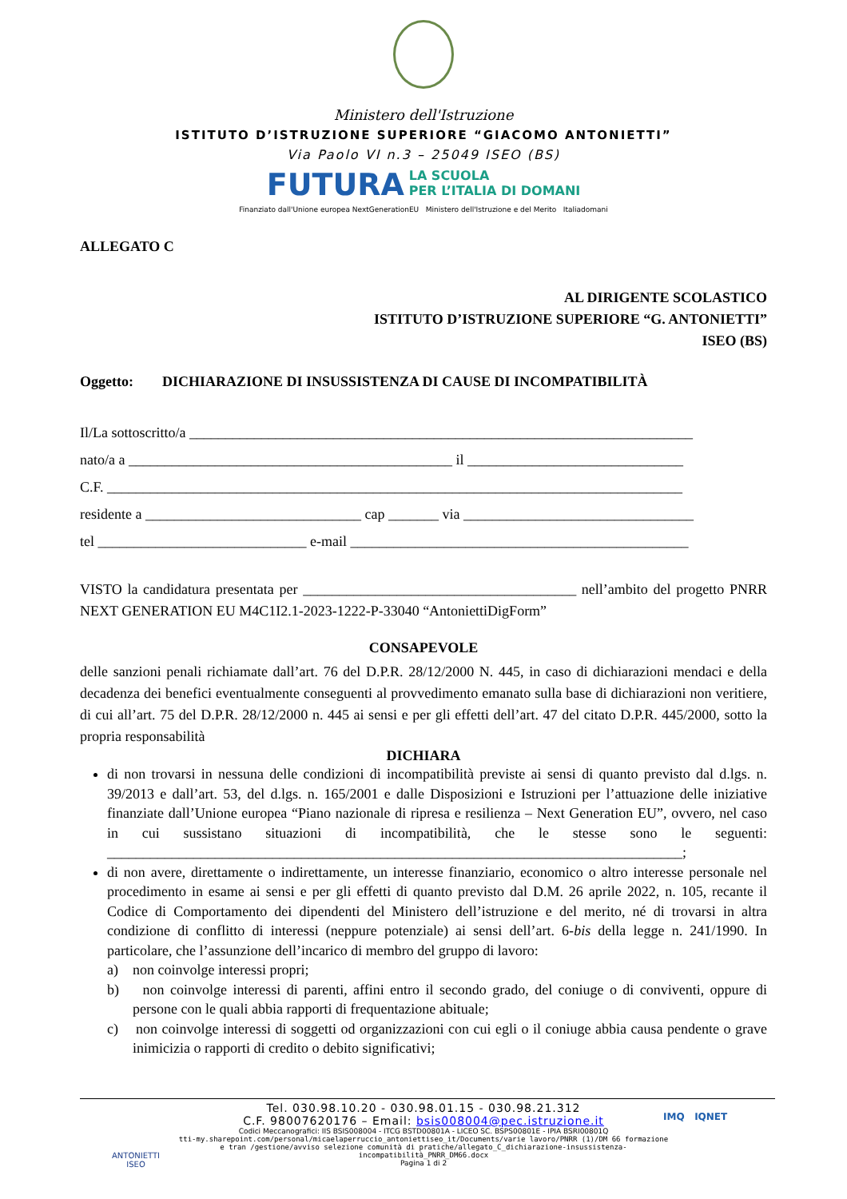Ministero dell'Istruzione
ISTITUTO D’ISTRUZIONE SUPERIORE “GIACOMO ANTONIETTI”
Via Paolo VI n.3 – 25049 ISEO (BS)
FUTURA LA SCUOLA
PER L’ITALIA DI DOMANI
Finanziato dall'Unione europea NextGenerationEU Ministero dell'Istruzione e del Merito Italiadomani
ALLEGATO C
AL DIRIGENTE SCOLASTICO
ISTITUTO D’ISTRUZIONE SUPERIORE “G. ANTONIETTI”
ISEO (BS)
Oggetto: DICHIARAZIONE DI INSUSSISTENZA DI CAUSE DI INCOMPATIBILITÀ
Il/La sottoscritto/a ______________________________________________________________________
nato/a a _____________________________________________ il ______________________________
C.F. ________________________________________________________________________________
residente a ______________________________ cap _______ via ________________________________
tel _____________________________ e-mail _______________________________________________
VISTO la candidatura presentata per ______________________________________ nell’ambito del progetto PNRR NEXT GENERATION EU M4C1I2.1-2023-1222-P-33040 “AntoniettiDigForm”
CONSAPEVOLE
delle sanzioni penali richiamate dall’art. 76 del D.P.R. 28/12/2000 N. 445, in caso di dichiarazioni mendaci e della decadenza dei benefici eventualmente conseguenti al provvedimento emanato sulla base di dichiarazioni non veritiere, di cui all’art. 75 del D.P.R. 28/12/2000 n. 445 ai sensi e per gli effetti dell’art. 47 del citato D.P.R. 445/2000, sotto la propria responsabilità
DICHIARA
di non trovarsi in nessuna delle condizioni di incompatibilità previste ai sensi di quanto previsto dal d.lgs. n. 39/2013 e dall’art. 53, del d.lgs. n. 165/2001 e dalle Disposizioni e Istruzioni per l’attuazione delle iniziative finanziate dall’Unione europea “Piano nazionale di ripresa e resilienza – Next Generation EU”, ovvero, nel caso in cui sussistano situazioni di incompatibilità, che le stesse sono le seguenti: ________________________________________________________________________________;
di non avere, direttamente o indirettamente, un interesse finanziario, economico o altro interesse personale nel procedimento in esame ai sensi e per gli effetti di quanto previsto dal D.M. 26 aprile 2022, n. 105, recante il Codice di Comportamento dei dipendenti del Ministero dell’istruzione e del merito, né di trovarsi in altra condizione di conflitto di interessi (neppure potenziale) ai sensi dell’art. 6-bis della legge n. 241/1990. In particolare, che l’assunzione dell’incarico di membro del gruppo di lavoro:
a) non coinvolge interessi propri;
b) non coinvolge interessi di parenti, affini entro il secondo grado, del coniuge o di conviventi, oppure di persone con le quali abbia rapporti di frequentazione abituale;
c) non coinvolge interessi di soggetti od organizzazioni con cui egli o il coniuge abbia causa pendente o grave inimicizia o rapporti di credito o debito significativi;
Tel. 030.98.10.20 - 030.98.01.15 - 030.98.21.312
C.F. 98007620176 – Email: bsis008004@pec.istruzione.it
Codici Meccanografici: IIS BSIS008004 - ITCG BSTD00801A - LICEO SC. BSPS00801E - IPIA BSRI00801Q
tti-my.sharepoint.com/personal/micaelaperruccio_antoniettiseo_it/Documents/varie lavoro/PNRR (1)/DM 66 formazione e tran /gestione/avviso selezione comunità di pratiche/allegato_C_dichiarazione-insussistenza-incompatibilità_PNRR_DM66.docx
Pagina 1 di 2
ANTONIETTI
ISEO
IMQ IQNET